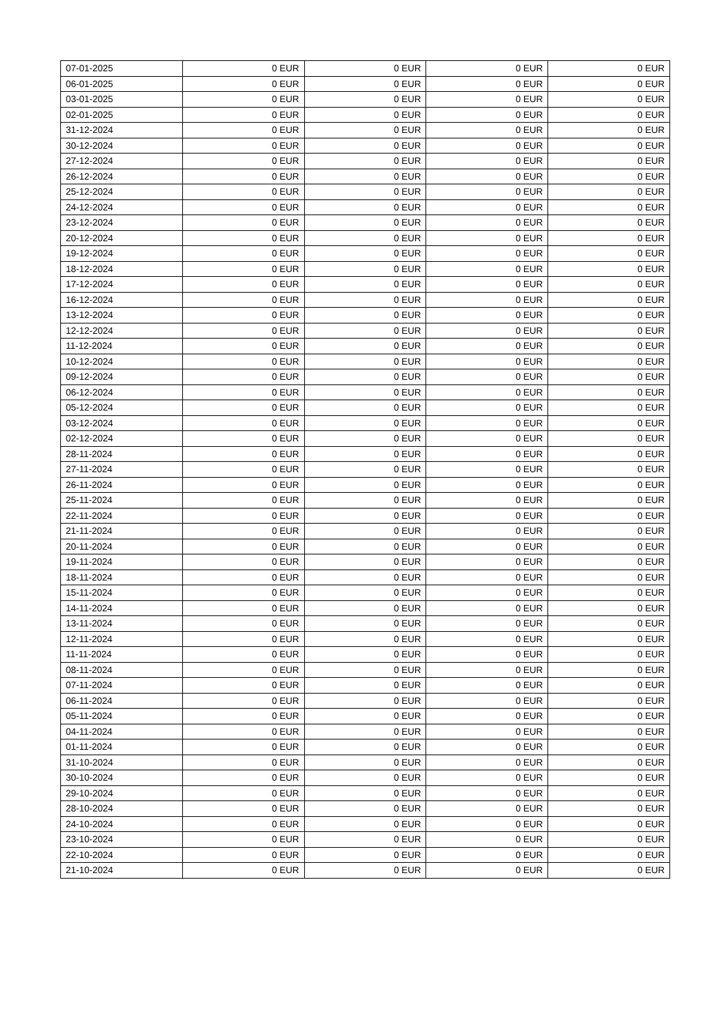| 07-01-2025 | 0 EUR | 0 EUR | 0 EUR | 0 EUR |
| 06-01-2025 | 0 EUR | 0 EUR | 0 EUR | 0 EUR |
| 03-01-2025 | 0 EUR | 0 EUR | 0 EUR | 0 EUR |
| 02-01-2025 | 0 EUR | 0 EUR | 0 EUR | 0 EUR |
| 31-12-2024 | 0 EUR | 0 EUR | 0 EUR | 0 EUR |
| 30-12-2024 | 0 EUR | 0 EUR | 0 EUR | 0 EUR |
| 27-12-2024 | 0 EUR | 0 EUR | 0 EUR | 0 EUR |
| 26-12-2024 | 0 EUR | 0 EUR | 0 EUR | 0 EUR |
| 25-12-2024 | 0 EUR | 0 EUR | 0 EUR | 0 EUR |
| 24-12-2024 | 0 EUR | 0 EUR | 0 EUR | 0 EUR |
| 23-12-2024 | 0 EUR | 0 EUR | 0 EUR | 0 EUR |
| 20-12-2024 | 0 EUR | 0 EUR | 0 EUR | 0 EUR |
| 19-12-2024 | 0 EUR | 0 EUR | 0 EUR | 0 EUR |
| 18-12-2024 | 0 EUR | 0 EUR | 0 EUR | 0 EUR |
| 17-12-2024 | 0 EUR | 0 EUR | 0 EUR | 0 EUR |
| 16-12-2024 | 0 EUR | 0 EUR | 0 EUR | 0 EUR |
| 13-12-2024 | 0 EUR | 0 EUR | 0 EUR | 0 EUR |
| 12-12-2024 | 0 EUR | 0 EUR | 0 EUR | 0 EUR |
| 11-12-2024 | 0 EUR | 0 EUR | 0 EUR | 0 EUR |
| 10-12-2024 | 0 EUR | 0 EUR | 0 EUR | 0 EUR |
| 09-12-2024 | 0 EUR | 0 EUR | 0 EUR | 0 EUR |
| 06-12-2024 | 0 EUR | 0 EUR | 0 EUR | 0 EUR |
| 05-12-2024 | 0 EUR | 0 EUR | 0 EUR | 0 EUR |
| 03-12-2024 | 0 EUR | 0 EUR | 0 EUR | 0 EUR |
| 02-12-2024 | 0 EUR | 0 EUR | 0 EUR | 0 EUR |
| 28-11-2024 | 0 EUR | 0 EUR | 0 EUR | 0 EUR |
| 27-11-2024 | 0 EUR | 0 EUR | 0 EUR | 0 EUR |
| 26-11-2024 | 0 EUR | 0 EUR | 0 EUR | 0 EUR |
| 25-11-2024 | 0 EUR | 0 EUR | 0 EUR | 0 EUR |
| 22-11-2024 | 0 EUR | 0 EUR | 0 EUR | 0 EUR |
| 21-11-2024 | 0 EUR | 0 EUR | 0 EUR | 0 EUR |
| 20-11-2024 | 0 EUR | 0 EUR | 0 EUR | 0 EUR |
| 19-11-2024 | 0 EUR | 0 EUR | 0 EUR | 0 EUR |
| 18-11-2024 | 0 EUR | 0 EUR | 0 EUR | 0 EUR |
| 15-11-2024 | 0 EUR | 0 EUR | 0 EUR | 0 EUR |
| 14-11-2024 | 0 EUR | 0 EUR | 0 EUR | 0 EUR |
| 13-11-2024 | 0 EUR | 0 EUR | 0 EUR | 0 EUR |
| 12-11-2024 | 0 EUR | 0 EUR | 0 EUR | 0 EUR |
| 11-11-2024 | 0 EUR | 0 EUR | 0 EUR | 0 EUR |
| 08-11-2024 | 0 EUR | 0 EUR | 0 EUR | 0 EUR |
| 07-11-2024 | 0 EUR | 0 EUR | 0 EUR | 0 EUR |
| 06-11-2024 | 0 EUR | 0 EUR | 0 EUR | 0 EUR |
| 05-11-2024 | 0 EUR | 0 EUR | 0 EUR | 0 EUR |
| 04-11-2024 | 0 EUR | 0 EUR | 0 EUR | 0 EUR |
| 01-11-2024 | 0 EUR | 0 EUR | 0 EUR | 0 EUR |
| 31-10-2024 | 0 EUR | 0 EUR | 0 EUR | 0 EUR |
| 30-10-2024 | 0 EUR | 0 EUR | 0 EUR | 0 EUR |
| 29-10-2024 | 0 EUR | 0 EUR | 0 EUR | 0 EUR |
| 28-10-2024 | 0 EUR | 0 EUR | 0 EUR | 0 EUR |
| 24-10-2024 | 0 EUR | 0 EUR | 0 EUR | 0 EUR |
| 23-10-2024 | 0 EUR | 0 EUR | 0 EUR | 0 EUR |
| 22-10-2024 | 0 EUR | 0 EUR | 0 EUR | 0 EUR |
| 21-10-2024 | 0 EUR | 0 EUR | 0 EUR | 0 EUR |